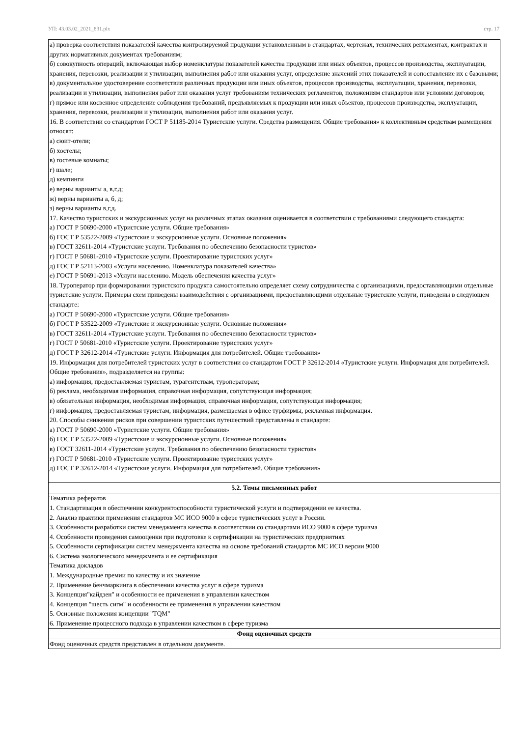УП: 43.03.02_2021_831.plx стр. 17
| а) проверка соответствия показателей качества контролируемой продукции установленным в стандартах, чертежах, технических регламентах, контрактах и других нормативных документах требованиям; б) совокупность операций, включающая выбор номенклатуры показателей качества продукции или иных объектов, процессов производства, эксплуатации, хранения, перевозки, реализации и утилизации, выполнения работ или оказания услуг, определение значений этих показателей и сопоставление их с базовыми; в) документальное удостоверение соответствия различных продукции или иных объектов, процессов производства, эксплуатации, хранения, перевозки, реализации и утилизации, выполнения работ или оказания услуг требованиям технических регламентов, положениям стандартов или условиям договоров; г) прямое или косвенное определение соблюдения требований, предъявляемых к продукции или иных объектов, процессов производства, эксплуатации, хранения, перевозки, реализации и утилизации, выполнения работ или оказания услуг. 16. В соответствии со стандартом ГОСТ Р 51185-2014 Туристские услуги. Средства размещения. Общие требования» к коллективным средствам размещения относят: а) сюит-отели; б) хостелы; в) гостевые комнаты; г) шале; д) кемпинги е) верны варианты а, в,г,д; ж) верны варианты а, б, д; з) верны варианты в,г,д. 17. Качество туристских и экскурсионных услуг на различных этапах оказания оценивается в соответствии с требованиями следующего стандарта: а) ГОСТ Р 50690-2000 «Туристские услуги. Общие требования» б) ГОСТ Р 53522-2009 «Туристские и экскурсионные услуги. Основные положения» в) ГОСТ 32611-2014 «Туристские услуги. Требования по обеспечению безопасности туристов» г) ГОСТ Р 50681-2010 «Туристские услуги. Проектирование туристских услуг» д) ГОСТ Р 52113-2003 «Услуги населению. Номенклатура показателей качества» е) ГОСТ Р 50691-2013 «Услуги населению. Модель обеспечения качества услуг» 18. Туроператор при формировании туристского продукта самостоятельно определяет схему сотрудничества с организациями, предоставляющими отдельные туристские услуги. Примеры схем приведены взаимодействия с организациями, предоставляющими отдельные туристские услуги, приведены в следующем стандарте: а) ГОСТ Р 50690-2000 «Туристские услуги. Общие требования» б) ГОСТ Р 53522-2009 «Туристские и экскурсионные услуги. Основные положения» в) ГОСТ 32611-2014 «Туристские услуги. Требования по обеспечению безопасности туристов» г) ГОСТ Р 50681-2010 «Туристские услуги. Проектирование туристских услуг» д) ГОСТ Р 32612-2014 «Туристские услуги. Информация для потребителей. Общие требования» 19. Информация для потребителей туристских услуг в соответствии со стандартом ГОСТ Р 32612-2014 «Туристские услуги. Информация для потребителей. Общие требования», подразделяется на группы: а) информация, предоставляемая туристам, турагентствам, туроператорам; б) реклама, необходимая информация, справочная информация, сопутствующая информация; в) обязательная информация, необходимая информация, справочная информация, сопутствующая информация; г) информация, предоставляемая туристам, информация, размещаемая в офисе турфирмы, рекламная информация. 20. Способы снижения рисков при совершении туристских путешествий представлены в стандарте: а) ГОСТ Р 50690-2000 «Туристские услуги. Общие требования» б) ГОСТ Р 53522-2009 «Туристские и экскурсионные услуги. Основные положения» в) ГОСТ 32611-2014 «Туристские услуги. Требования по обеспечению безопасности туристов» г) ГОСТ Р 50681-2010 «Туристские услуги. Проектирование туристских услуг» д) ГОСТ Р 32612-2014 «Туристские услуги. Информация для потребителей. Общие требования» |
| 5.2. Темы письменных работ |
| Тематика рефератов 1. Стандартизация в обеспечении конкурентоспособности туристической услуги и подтверждении ее качества. 2. Анализ практики применения стандартов МС ИСО 9000 в сфере туристических услуг в России. 3. Особенности разработки систем менеджмента качества в соответствии со стандартами ИСО 9000 в сфере туризма 4. Особенности проведения самооценки при подготовке к сертификации на туристических предприятиях 5. Особенности сертификации систем менеджмента качества на основе требований стандартов МС ИСО версии 9000 6. Система экологического менеджмента и ее сертификация Тематика докладов 1. Международные премии по качеству и их значение 2. Применение бенчмаркинга в обеспечении качества услуг в сфере туризма 3. Концепция"кайдзен" и особенности ее применения в управлении качеством 4. Концепция "шесть сигм" и особенности ее применения в управлении качеством 5. Основные положения концепции "TQM" 6. Применение процессного подхода в управлении качеством в сфере туризма |
| Фонд оценочных средств |
| Фонд оценочных средств представлен в отдельном документе. |